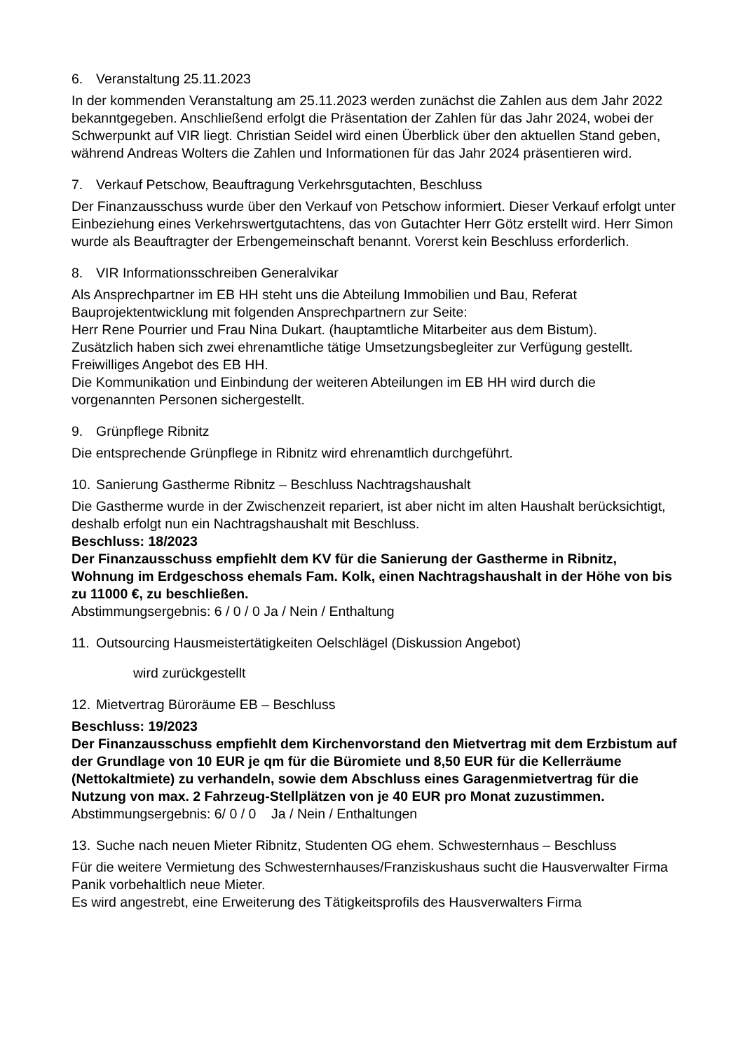6. Veranstaltung 25.11.2023
In der kommenden Veranstaltung am 25.11.2023 werden zunächst die Zahlen aus dem Jahr 2022 bekanntgegeben. Anschließend erfolgt die Präsentation der Zahlen für das Jahr 2024, wobei der Schwerpunkt auf VIR liegt. Christian Seidel wird einen Überblick über den aktuellen Stand geben, während Andreas Wolters die Zahlen und Informationen für das Jahr 2024 präsentieren wird.
7. Verkauf Petschow, Beauftragung Verkehrsgutachten, Beschluss
Der Finanzausschuss wurde über den Verkauf von Petschow informiert. Dieser Verkauf erfolgt unter Einbeziehung eines Verkehrswertgutachtens, das von Gutachter Herr Götz erstellt wird. Herr Simon wurde als Beauftragter der Erbengemeinschaft benannt. Vorerst kein Beschluss erforderlich.
8. VIR Informationsschreiben Generalvikar
Als Ansprechpartner im EB HH steht uns die Abteilung Immobilien und Bau, Referat Bauprojektentwicklung mit folgenden Ansprechpartnern zur Seite:
Herr Rene Pourrier und Frau Nina Dukart. (hauptamtliche Mitarbeiter aus dem Bistum).
Zusätzlich haben sich zwei ehrenamtliche tätige Umsetzungsbegleiter zur Verfügung gestellt. Freiwilliges Angebot des EB HH.
Die Kommunikation und Einbindung der weiteren Abteilungen im EB HH wird durch die vorgenannten Personen sichergestellt.
9. Grünpflege Ribnitz
Die entsprechende Grünpflege in Ribnitz wird ehrenamtlich durchgeführt.
10. Sanierung Gastherme Ribnitz – Beschluss Nachtragshaushalt
Die Gastherme wurde in der Zwischenzeit repariert, ist aber nicht im alten Haushalt berücksichtigt, deshalb erfolgt nun ein Nachtragshaushalt mit Beschluss.
Beschluss: 18/2023
Der Finanzausschuss empfiehlt dem KV für die Sanierung der Gastherme in Ribnitz, Wohnung im Erdgeschoss ehemals Fam. Kolk, einen Nachtragshaushalt in der Höhe von bis zu 11000 €, zu beschließen.
Abstimmungsergebnis: 6 / 0 / 0 Ja / Nein / Enthaltung
11. Outsourcing Hausmeistertätigkeiten Oelschlägel (Diskussion Angebot)
wird zurückgestellt
12. Mietvertrag Büroräume EB – Beschluss
Beschluss: 19/2023
Der Finanzausschuss empfiehlt dem Kirchenvorstand den Mietvertrag mit dem Erzbistum auf der Grundlage von 10 EUR je qm für die Büromiete und 8,50 EUR für die Kellerräume (Nettokaltmiete) zu verhandeln, sowie dem Abschluss eines Garagenmietvertrag für die Nutzung von max. 2 Fahrzeug-Stellplätzen von je 40 EUR pro Monat zuzustimmen.
Abstimmungsergebnis: 6/ 0 / 0 Ja / Nein / Enthaltungen
13. Suche nach neuen Mieter Ribnitz, Studenten OG ehem. Schwesternhaus – Beschluss
Für die weitere Vermietung des Schwesternhauses/Franziskushaus sucht die Hausverwalter Firma Panik vorbehaltlich neue Mieter.
Es wird angestrebt, eine Erweiterung des Tätigkeitsprofils des Hausverwalters Firma